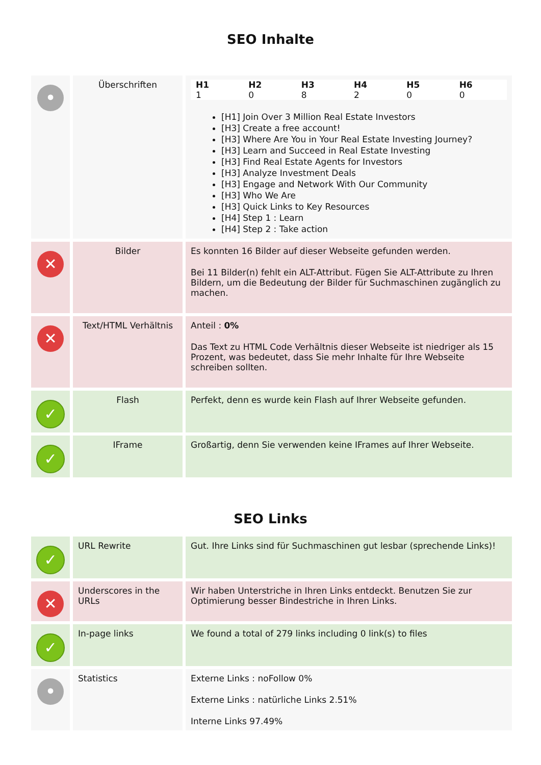SEO Inhalte
| • | Überschriften | / H1 / H2 / H3 / H4 / H5 / H6 / / --- / --- / --- / --- / --- / --- / / 1 / 0 / 8 / 2 / 0 / 0 / [H1] Join Over 3 Million Real Estate Investors [H3] Create a free account! [H3] Where Are You in Your Real Estate Investing Journey? [H3] Learn and Succeed in Real Estate Investing [H3] Find Real Estate Agents for Investors [H3] Analyze Investment Deals [H3] Engage and Network With Our Community [H3] Who We Are [H3] Quick Links to Key Resources [H4] Step 1 : Learn [H4] Step 2 : Take action |
| ✕ | Bilder | Es konnten 16 Bilder auf dieser Webseite gefunden werden. Bei 11 Bilder(n) fehlt ein ALT-Attribut. Fügen Sie ALT-Attribute zu Ihren Bildern, um die Bedeutung der Bilder für Suchmaschinen zugänglich zu machen. |
| ✕ | Text/HTML Verhältnis | Anteil : 0% Das Text zu HTML Code Verhältnis dieser Webseite ist niedriger als 15 Prozent, was bedeutet, dass Sie mehr Inhalte für Ihre Webseite schreiben sollten. |
| ✓ | Flash | Perfekt, denn es wurde kein Flash auf Ihrer Webseite gefunden. |
| ✓ | IFrame | Großartig, denn Sie verwenden keine IFrames auf Ihrer Webseite. |
SEO Links
| ✓ | URL Rewrite | Gut. Ihre Links sind für Suchmaschinen gut lesbar (sprechende Links)! |
| ✕ | Underscores in the URLs | Wir haben Unterstriche in Ihren Links entdeckt. Benutzen Sie zur Optimierung besser Bindestriche in Ihren Links. |
| ✓ | In-page links | We found a total of 279 links including 0 link(s) to files |
| • | Statistics | Externe Links : noFollow 0% Externe Links : natürliche Links 2.51% Interne Links 97.49% |